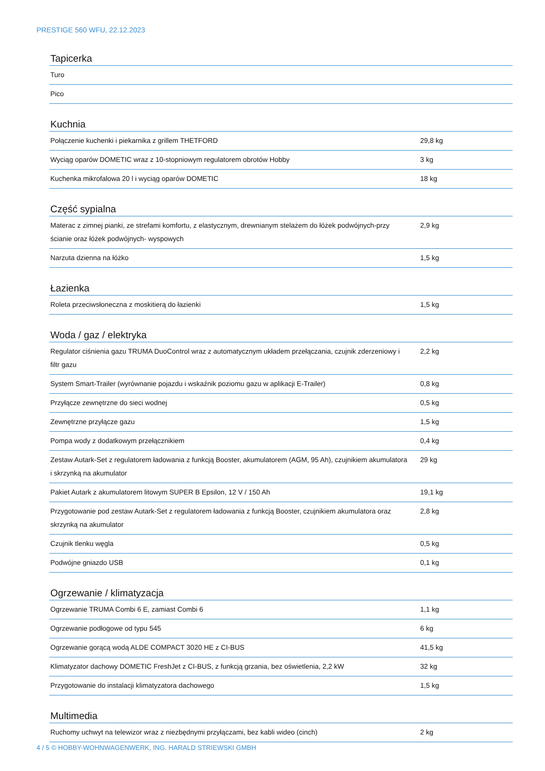PRESTIGE 560 WFU, 22.12.2023
Tapicerka
| Turo | |
| Pico | |
Kuchnia
| Połączenie kuchenki i piekarnika z grillem THETFORD | 29,8 kg |
| Wyciąg oparów DOMETIC wraz z 10-stopniowym regulatorem obrotów Hobby | 3 kg |
| Kuchenka mikrofalowa 20 l i wyciąg oparów DOMETIC | 18 kg |
Część sypialna
| Materac z zimnej pianki, ze strefami komfortu, z elastycznym, drewnianym stelażem do łóżek podwójnych-przy ścianie oraz łóżek podwójnych- wyspowych | 2,9 kg |
| Narzuta dzienna na łóżko | 1,5 kg |
Łazienka
| Roleta przeciwsłoneczna z moskitierą do łazienki | 1,5 kg |
Woda / gaz / elektryka
| Regulator ciśnienia gazu TRUMA DuoControl wraz z automatycznym układem przełączania, czujnik zderzeniowy i filtr gazu | 2,2 kg |
| System Smart-Trailer (wyrównanie pojazdu i wskaźnik poziomu gazu w aplikacji E-Trailer) | 0,8 kg |
| Przyłącze zewnętrzne do sieci wodnej | 0,5 kg |
| Zewnętrzne przyłącze gazu | 1,5 kg |
| Pompa wody z dodatkowym przełącznikiem | 0,4 kg |
| Zestaw Autark-Set z regulatorem ładowania z funkcją Booster, akumulatorem (AGM, 95 Ah), czujnikiem akumulatora i skrzynką na akumulator | 29 kg |
| Pakiet Autark z akumulatorem litowym SUPER B Epsilon, 12 V / 150 Ah | 19,1 kg |
| Przygotowanie pod zestaw Autark-Set z regulatorem ładowania z funkcją Booster, czujnikiem akumulatora oraz skrzynką na akumulator | 2,8 kg |
| Czujnik tlenku węgla | 0,5 kg |
| Podwójne gniazdo USB | 0,1 kg |
Ogrzewanie / klimatyzacja
| Ogrzewanie TRUMA Combi 6 E, zamiast Combi 6 | 1,1 kg |
| Ogrzewanie podłogowe od typu 545 | 6 kg |
| Ogrzewanie gorącą wodą ALDE COMPACT 3020 HE z CI-BUS | 41,5 kg |
| Klimatyzator dachowy DOMETIC FreshJet z CI-BUS, z funkcją grzania, bez oświetlenia, 2,2 kW | 32 kg |
| Przygotowanie do instalacji klimatyzatora dachowego | 1,5 kg |
Multimedia
| Ruchomy uchwyt na telewizor wraz z niezbędnymi przyłączami, bez kabli wideo (cinch) | 2 kg |
4 / 5 © HOBBY-WOHNWAGENWERK, ING. HARALD STRIEWSKI GMBH